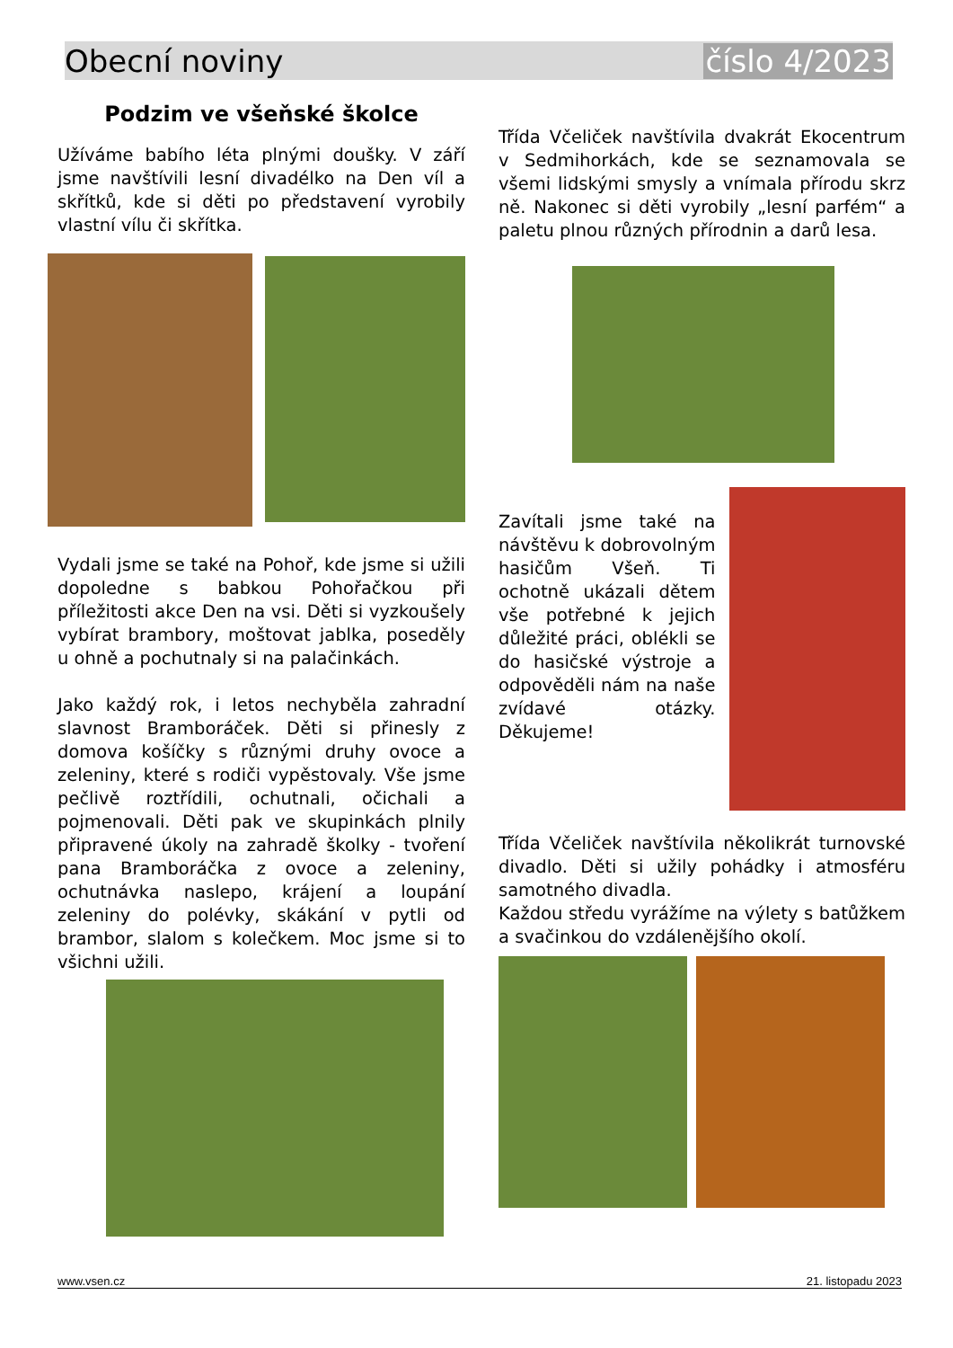Obecní noviny číslo 4/2023
Podzim ve všeňské školce
Užíváme babího léta plnými doušky. V září jsme navštívili lesní divadélko na Den víl a skřítků, kde si děti po představení vyrobily vlastní vílu či skřítka.
Vydali jsme se také na Pohoř, kde jsme si užili dopoledne s babkou Pohořačkou při příležitosti akce Den na vsi. Děti si vyzkoušely vybírat brambory, moštovat jablka, poseděly u ohně a pochutnaly si na palačinkách.
Jako každý rok, i letos nechyběla zahradní slavnost Bramboráček. Děti si přinesly z domova košíčky s různými druhy ovoce a zeleniny, které s rodiči vypěstovaly. Vše jsme pečlivě roztřídili, ochutnali, očichali a pojmenovali. Děti pak ve skupinkách plnily připravené úkoly na zahradě školky - tvoření pana Bramboráčka z ovoce a zeleniny, ochutnávka naslepo, krájení a loupání zeleniny do polévky, skákání v pytli od brambor, slalom s kolečkem. Moc jsme si to všichni užili.
Třída Včeliček navštívila dvakrát Ekocentrum v Sedmihorkách, kde se seznamovala se všemi lidskými smysly a vnímala přírodu skrz ně. Nakonec si děti vyrobily „lesní parfém“ a paletu plnou různých přírodnin a darů lesa.
Zavítali jsme také na návštěvu k dobrovolným hasičům Všeň. Ti ochotně ukázali dětem vše potřebné k jejich důležité práci, oblékli se do hasičské výstroje a odpověděli nám na naše zvídavé otázky. Děkujeme!
Třída Včeliček navštívila několikrát turnovské divadlo. Děti si užily pohádky i atmosféru samotného divadla.
Každou středu vyrážíme na výlety s batůžkem a svačinkou do vzdálenějšího okolí.
www.vsen.cz 21. listopadu 2023